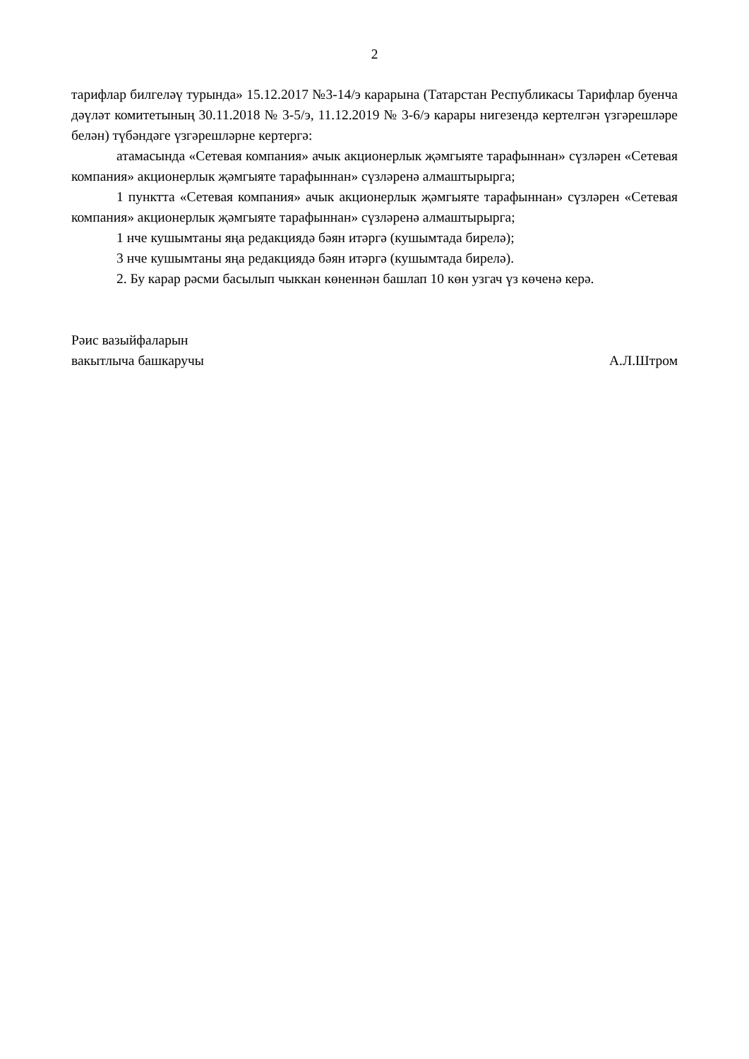2
тарифлар билгеләү турында» 15.12.2017 №3-14/э карарына (Татарстан Республикасы Тарифлар буенча дәүләт комитетының 30.11.2018 № 3-5/э, 11.12.2019 № 3-6/э карары нигезендә кертелгән үзгәрешләре белән) түбәндәге үзгәрешләрне кертергә:
атамасында «Сетевая компания» ачык акционерлык җәмгыяте тарафыннан» сүзләрен «Сетевая компания» акционерлык җәмгыяте тарафыннан» сүзләренә алмаштырырга;
1 пунктта «Сетевая компания» ачык акционерлык җәмгыяте тарафыннан» сүзләрен «Сетевая компания» акционерлык җәмгыяте тарафыннан» сүзләренә алмаштырырга;
1 нче кушымтаны яңа редакциядә бәян итәргә (кушымтада бирелә);
3 нче кушымтаны яңа редакциядә бәян итәргә (кушымтада бирелә).
2. Бу карар рәсми басылып чыккан көненнән башлап 10 көн узгач үз көченә керә.
Рәис вазыйфаларын
вакытлыча башкаручы
А.Л.Штром